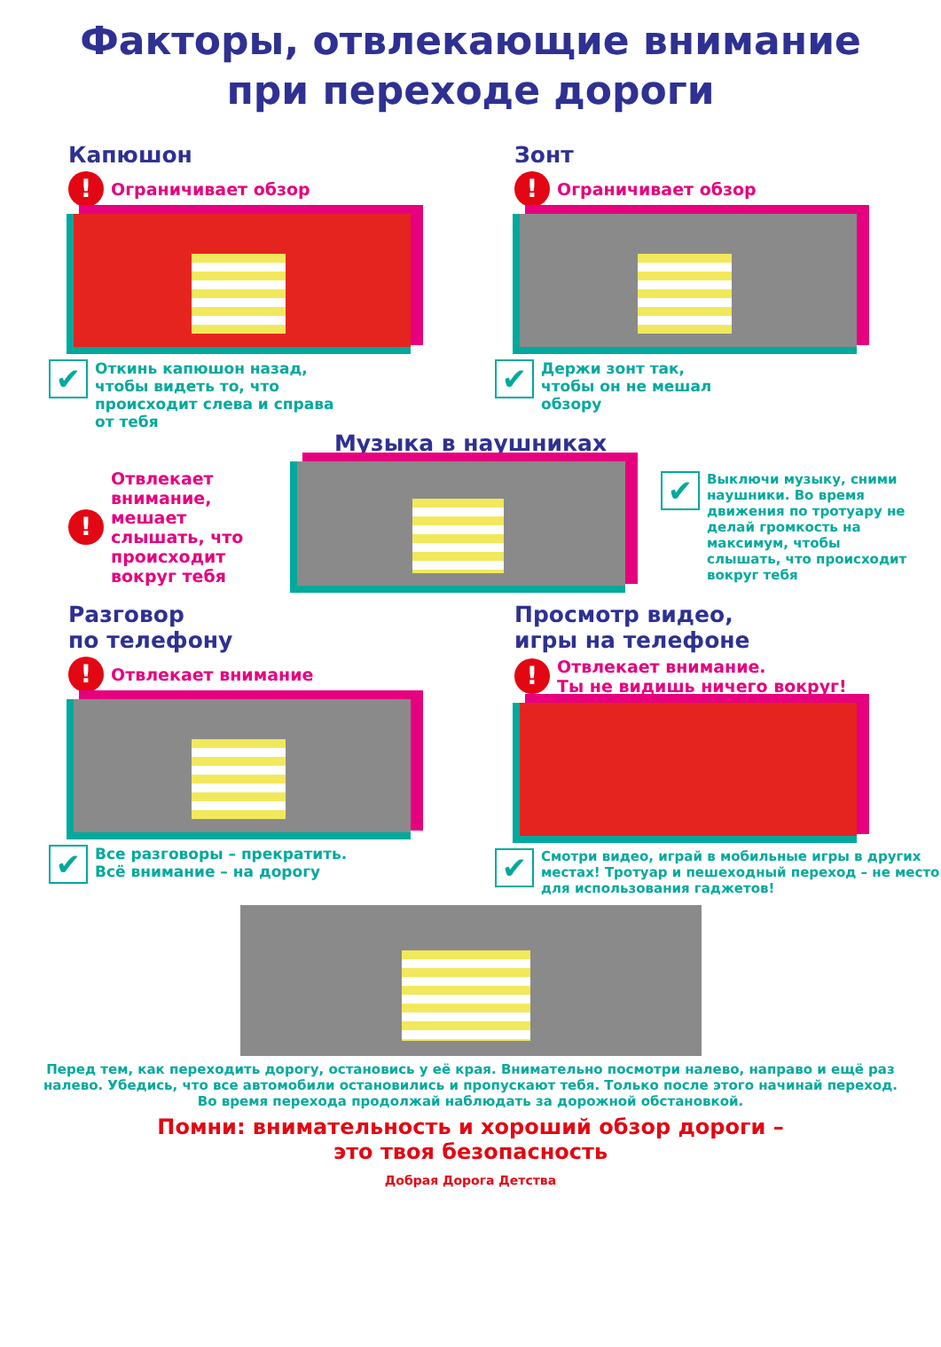Факторы, отвлекающие внимание
при переходе дороги
Капюшон
! Ограничивает обзор
✔ Откинь капюшон назад,
чтобы видеть то, что
происходит слева и справа
от тебя
Зонт
! Ограничивает обзор
✔ Держи зонт так,
чтобы он не мешал
обзору
Музыка в наушниках
! Отвлекает внимание, мешает слышать, что происходит вокруг тебя
✔ Выключи музыку, сними наушники. Во время движения по тротуару не делай громкость на максимум, чтобы слышать, что происходит вокруг тебя
Разговор
по телефону
! Отвлекает внимание
✔ Все разговоры – прекратить.
Всё внимание – на дорогу
Просмотр видео,
игры на телефоне
! Отвлекает внимание.
Ты не видишь ничего вокруг!
✔ Смотри видео, играй в мобильные игры в других местах! Тротуар и пешеходный переход – не место для использования гаджетов!
Перед тем, как переходить дорогу, остановись у её края. Внимательно посмотри налево, направо и ещё раз налево. Убедись, что все автомобили остановились и пропускают тебя. Только после этого начинай переход. Во время перехода продолжай наблюдать за дорожной обстановкой.
Помни: внимательность и хороший обзор дороги –
это твоя безопасность
Добрая Дорога Детства